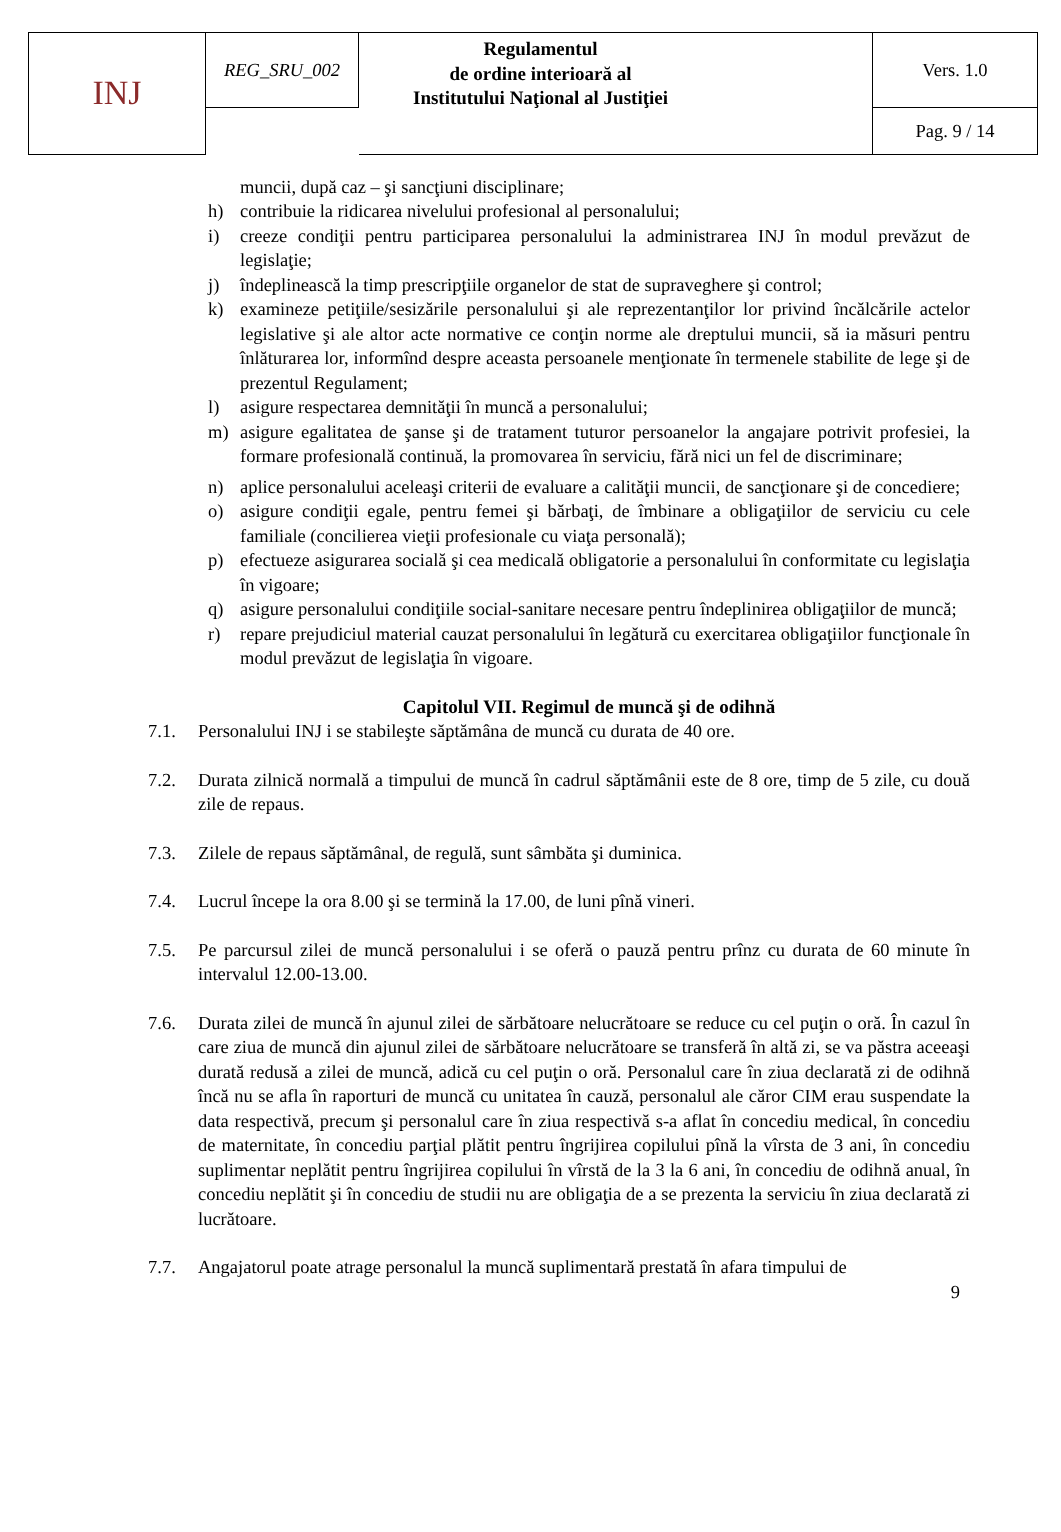| INJ | REG_SRU_002 | Regulamentul de ordine interioară al Institutului Naţional al Justiţiei | Vers. 1.0 |
| | | | Pag. 9 / 14 |
muncii, după caz – şi sancţiuni disciplinare;
h) contribuie la ridicarea nivelului profesional al personalului;
i) creeze condiţii pentru participarea personalului la administrarea INJ în modul prevăzut de legislaţie;
j) îndeplinească la timp prescripţiile organelor de stat de supraveghere şi control;
k) examineze petiţiile/sesizările personalului şi ale reprezentanţilor lor privind încălcările actelor legislative şi ale altor acte normative ce conţin norme ale dreptului muncii, să ia măsuri pentru înlăturarea lor, informînd despre aceasta persoanele menţionate în termenele stabilite de lege şi de prezentul Regulament;
l) asigure respectarea demnităţii în muncă a personalului;
m) asigure egalitatea de şanse şi de tratament tuturor persoanelor la angajare potrivit profesiei, la formare profesională continuă, la promovarea în serviciu, fără nici un fel de discriminare;
n) aplice personalului aceleaşi criterii de evaluare a calităţii muncii, de sancţionare şi de concediere;
o) asigure condiţii egale, pentru femei şi bărbaţi, de îmbinare a obligaţiilor de serviciu cu cele familiale (concilierea vieţii profesionale cu viaţa personală);
p) efectueze asigurarea socială şi cea medicală obligatorie a personalului în conformitate cu legislaţia în vigoare;
q) asigure personalului condiţiile social-sanitare necesare pentru îndeplinirea obligaţiilor de muncă;
r) repare prejudiciul material cauzat personalului în legătură cu exercitarea obligaţiilor funcţionale în modul prevăzut de legislaţia în vigoare.
Capitolul VII. Regimul de muncă şi de odihnă
7.1. Personalului INJ i se stabileşte săptămâna de muncă cu durata de 40 ore.
7.2. Durata zilnică normală a timpului de muncă în cadrul săptămânii este de 8 ore, timp de 5 zile, cu două zile de repaus.
7.3. Zilele de repaus săptămânal, de regulă, sunt sâmbăta şi duminica.
7.4. Lucrul începe la ora 8.00 şi se termină la 17.00, de luni pînă vineri.
7.5. Pe parcursul zilei de muncă personalului i se oferă o pauză pentru prînz cu durata de 60 minute în intervalul 12.00-13.00.
7.6. Durata zilei de muncă în ajunul zilei de sărbătoare nelucrătoare se reduce cu cel puţin o oră. În cazul în care ziua de muncă din ajunul zilei de sărbătoare nelucrătoare se transferă în altă zi, se va păstra aceeaşi durată redusă a zilei de muncă, adică cu cel puţin o oră. Personalul care în ziua declarată zi de odihnă încă nu se afla în raporturi de muncă cu unitatea în cauză, personalul ale căror CIM erau suspendate la data respectivă, precum şi personalul care în ziua respectivă s-a aflat în concediu medical, în concediu de maternitate, în concediu parţial plătit pentru îngrijirea copilului pînă la vîrsta de 3 ani, în concediu suplimentar neplătit pentru îngrijirea copilului în vîrstă de la 3 la 6 ani, în concediu de odihnă anual, în concediu neplătit şi în concediu de studii nu are obligaţia de a se prezenta la serviciu în ziua declarată zi lucrătoare.
7.7. Angajatorul poate atrage personalul la muncă suplimentară prestată în afara timpului de
9